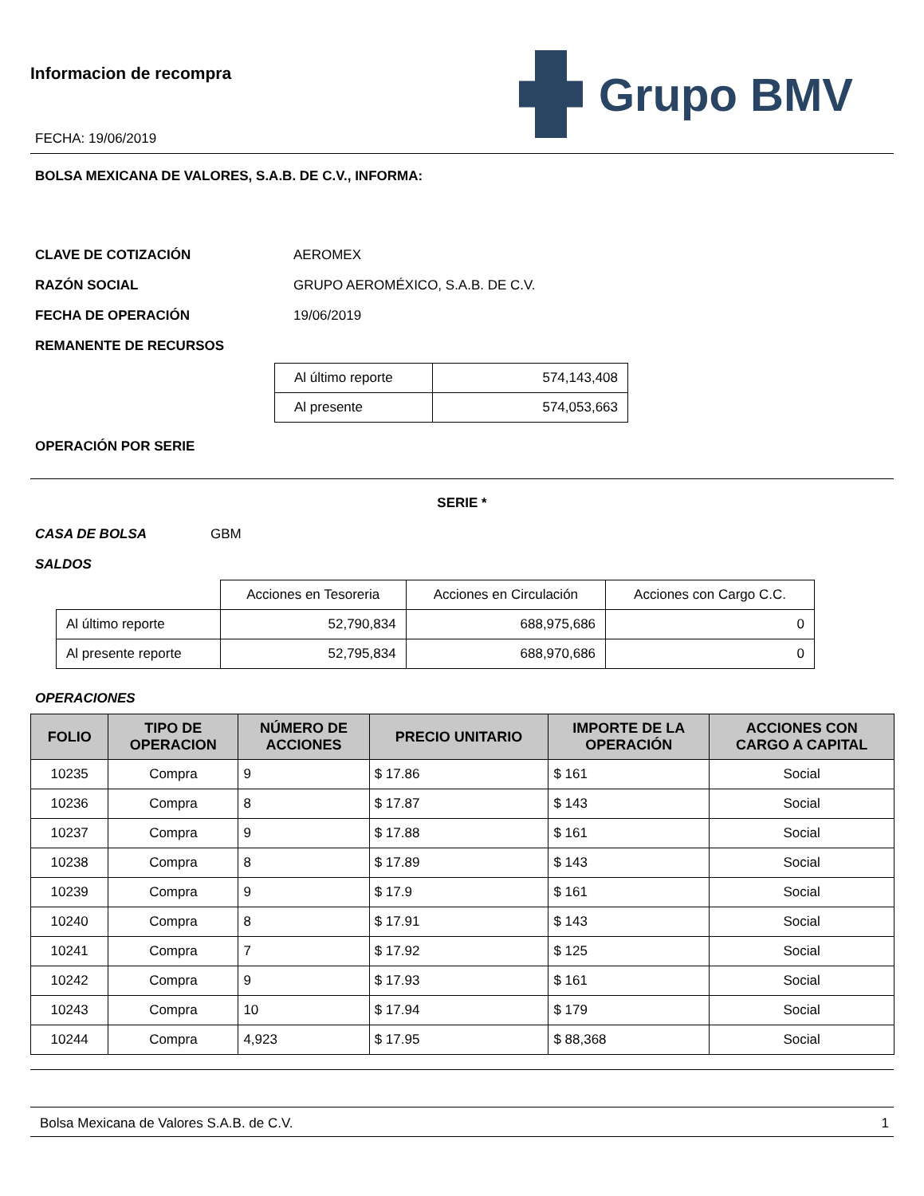Informacion de recompra
FECHA: 19/06/2019
Grupo BMV
BOLSA MEXICANA DE VALORES, S.A.B. DE C.V., INFORMA:
CLAVE DE COTIZACIÓN AEROMEX
RAZÓN SOCIAL GRUPO AEROMÉXICO, S.A.B. DE C.V.
FECHA DE OPERACIÓN 19/06/2019
REMANENTE DE RECURSOS
| Al último reporte | 574,143,408 |
| Al presente | 574,053,663 |
OPERACIÓN POR SERIE
SERIE *
CASA DE BOLSA GBM
SALDOS
| | Acciones en Tesoreria | Acciones en Circulación | Acciones con Cargo C.C. |
| Al último reporte | 52,790,834 | 688,975,686 | 0 |
| Al presente reporte | 52,795,834 | 688,970,686 | 0 |
OPERACIONES
| FOLIO | TIPO DE OPERACION | NÚMERO DE ACCIONES | PRECIO UNITARIO | IMPORTE DE LA OPERACIÓN | ACCIONES CON CARGO A CAPITAL |
| --- | --- | --- | --- | --- | --- |
| 10235 | Compra | 9 | $ 17.86 | $ 161 | Social |
| 10236 | Compra | 8 | $ 17.87 | $ 143 | Social |
| 10237 | Compra | 9 | $ 17.88 | $ 161 | Social |
| 10238 | Compra | 8 | $ 17.89 | $ 143 | Social |
| 10239 | Compra | 9 | $ 17.9 | $ 161 | Social |
| 10240 | Compra | 8 | $ 17.91 | $ 143 | Social |
| 10241 | Compra | 7 | $ 17.92 | $ 125 | Social |
| 10242 | Compra | 9 | $ 17.93 | $ 161 | Social |
| 10243 | Compra | 10 | $ 17.94 | $ 179 | Social |
| 10244 | Compra | 4,923 | $ 17.95 | $ 88,368 | Social |
Bolsa Mexicana de Valores S.A.B. de C.V. 1